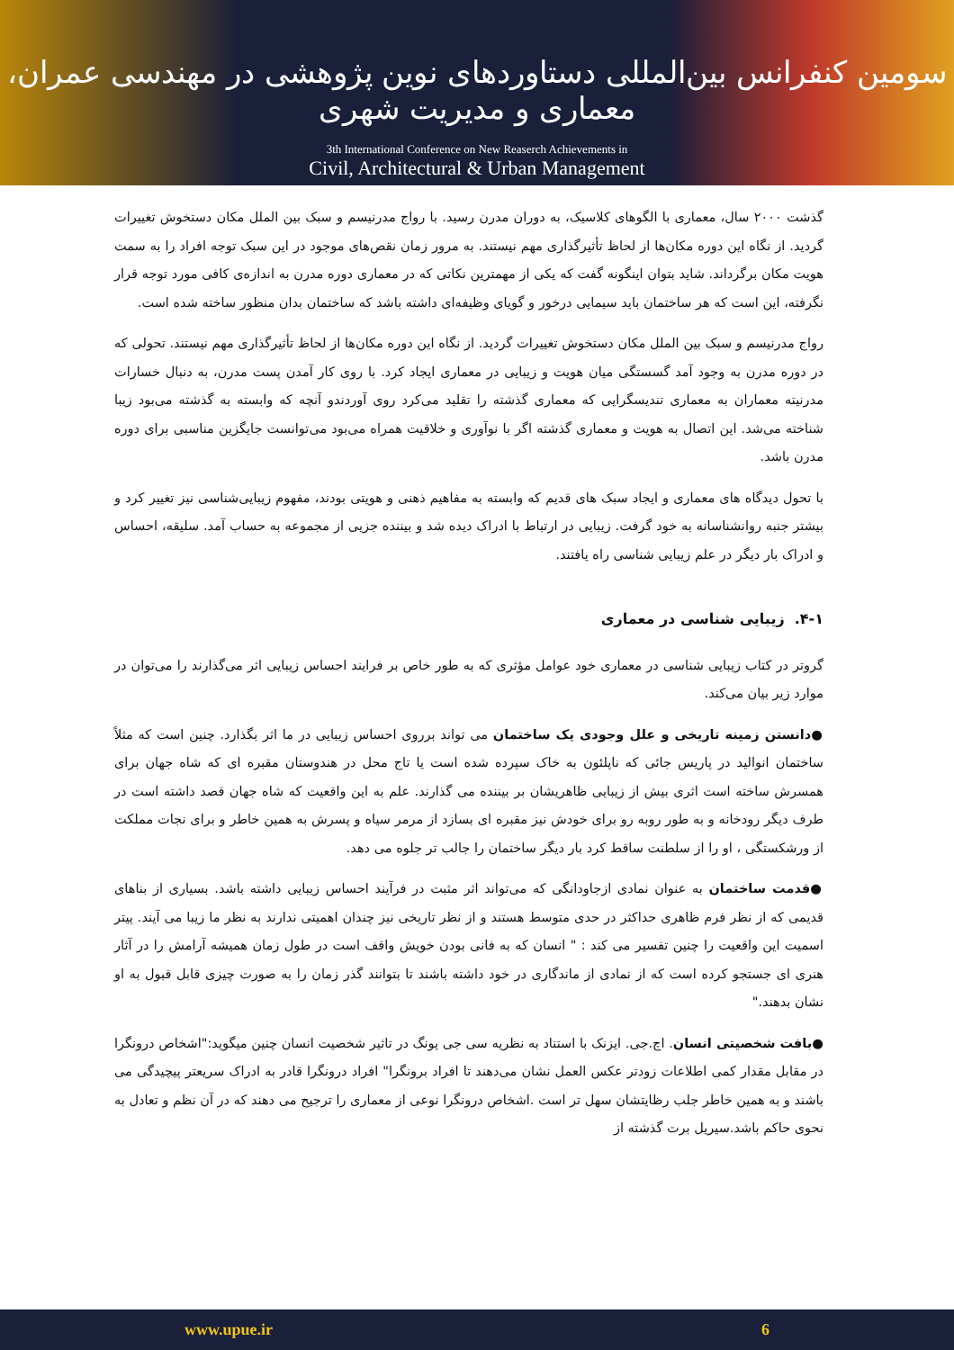سومین کنفرانس بین‌المللی دستاوردهای نوین پژوهشی در مهندسی عمران، معماری و مدیریت شهری
3th International Conference on New Reaserch Achievements in
Civil, Architectural & Urban Management
گذشت ۲۰۰۰ سال، معماری با الگوهای کلاسیک، به دوران مدرن رسید. با رواج مدرنیسم و سبک بین الملل مکان دستخوش تغییرات گردید. از نگاه این دوره مکان‌ها از لحاظ تأثیرگذاری مهم نیستند. به مرور زمان نقص‌های موجود در این سبک توجه افراد را به سمت هویت مکان برگرداند. شاید بتوان اینگونه گفت که یکی از مهمترین نکاتی که در معماری دوره مدرن به اندازه‌ی کافی مورد توجه قرار نگرفته، این است که هر ساختمان باید سیمایی درخور و گویای وظیفه‌ای داشته باشد که ساختمان بدان منظور ساخته شده است.
رواج مدرنیسم و سبک بین الملل مکان دستخوش تغییرات گردید. از نگاه این دوره مکان‌ها از لحاظ تأثیرگذاری مهم نیستند. تحولی که در دوره مدرن به وجود آمد گسستگی میان هویت و زیبایی در معماری ایجاد کرد. با روی کار آمدن پست مدرن، به دنبال خسارات مدرنیته معماران به معماری تندیسگرایی که معماری گذشته را تقلید می‌کرد روی آوردندو آنچه که وابسته به گذشته می‌بود زیبا شناخته می‌شد. این اتصال به هویت و معماری گذشته اگر با نوآوری و خلاقیت همراه می‌بود می‌توانست جایگزین مناسبی برای دوره مدرن باشد.
با تحول دیدگاه های معماری و ایجاد سبک های قدیم که وابسته به مفاهیم ذهنی و هویتی بودند، مفهوم زیبایی‌شناسی نیز تغییر کرد و بیشتر جنبه روانشناسانه به خود گرفت. زیبایی در ارتباط با ادراک دیده شد و بیننده جزیی از مجموعه به حساب آمد. سلیقه، احساس و ادراک بار دیگر در علم زیبایی شناسی راه یافتند.
۴-۱. زیبایی شناسی در معماری
گروتر در کتاب زیبایی شناسی در معماری خود عوامل مؤثری که به طور خاص بر فرایند احساس زیبایی اثر می‌گذارند را می‌توان در موارد زیر بیان می‌کند.
●دانستن زمینه تاریخی و علل وجودی یک ساختمان می تواند برروی احساس زیبایی در ما اثر بگذارد. چنین است که مثلاً ساختمان انوالید در پاریس جائی که ناپلئون به خاک سپرده شده است یا تاج محل در هندوستان مقبره ای که شاه جهان برای همسرش ساخته است اثری بیش از زیبایی ظاهریشان بر بیننده می گذارند. علم به این واقعیت که شاه جهان قصد داشته است در طرف دیگر رودخانه و به طور روبه رو برای خودش نیز مقبره ای بسازد از مرمر سیاه و پسرش به همین خاطر و برای نجات مملکت از ورشکستگی ، او را از سلطنت ساقط کرد بار دیگر ساختمان را جالب تر جلوه می دهد.
●قدمت ساختمان به عنوان نمادی ازجاودانگی که می‌تواند اثر مثبت در فرآیند احساس زیبایی داشته باشد. بسیاری از بناهای قدیمی که از نظر فرم ظاهری حداکثر در حدی متوسط هستند و از نظر تاریخی نیز چندان اهمیتی ندارند به نظر ما زیبا می آیند. پیتر اسمیت این واقعیت را چنین تفسیر می کند : " انسان که به فانی بودن خویش واقف است در طول زمان همیشه آرامش را در آثار هنری ای جستجو کرده است که از نمادی از ماندگاری در خود داشته باشند تا بتوانند گذر زمان را به صورت چیزی قابل قبول به او نشان بدهند."
●بافت شخصیتی انسان. اچ.جی. ایزنک با استناد به نظریه سی جی یونگ در تاثیر شخصیت انسان چنین میگوید:"اشخاص درونگرا در مقابل مقدار کمی اطلاعات زودتر عکس العمل نشان می‌دهند تا افراد برونگرا" افراد درونگرا قادر به ادراک سریعتر پیچیدگی می باشند و به همین خاطر جلب رظایتشان سهل تر است .اشخاص درونگرا نوعی از معماری را ترجیح می دهند که در آن نظم و تعادل به نحوی حاکم باشد.سیریل برت گذشته از
www.upue.ir 6